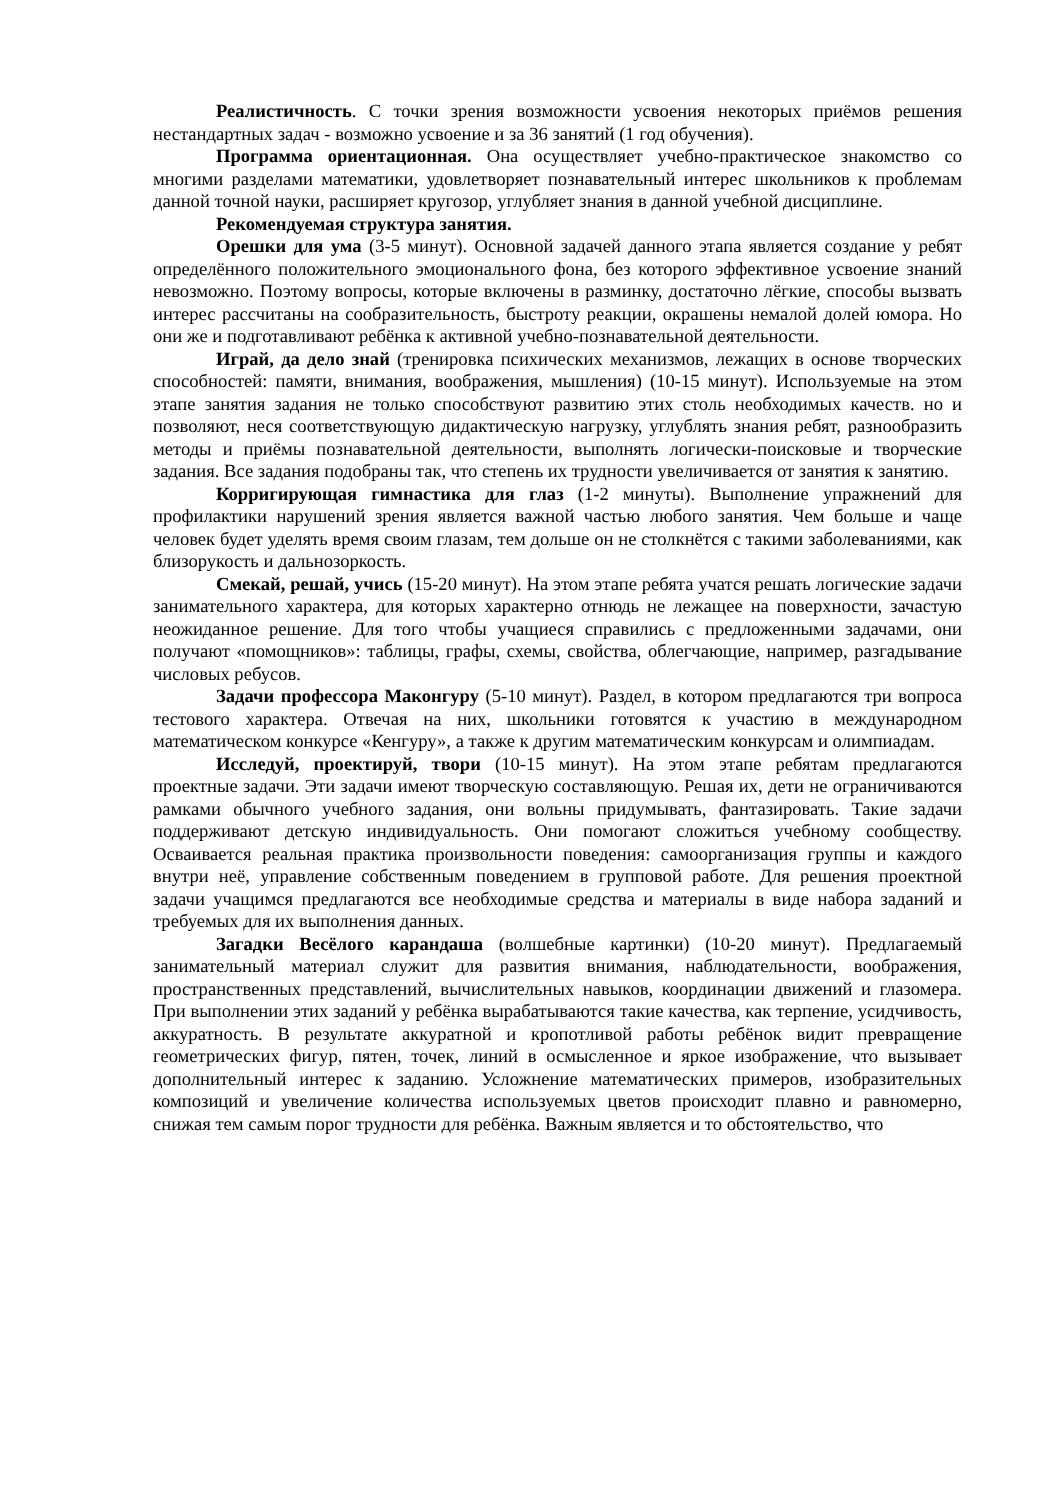Реалистичность. С точки зрения возможности усвоения некоторых приёмов решения нестандартных задач - возможно усвоение и за 36 занятий (1 год обучения).
Программа ориентационная. Она осуществляет учебно-практическое знакомство со многими разделами математики, удовлетворяет познавательный интерес школьников к проблемам данной точной науки, расширяет кругозор, углубляет знания в данной учебной дисциплине.
Рекомендуемая структура занятия.
Орешки для ума (3-5 минут). Основной задачей данного этапа является создание у ребят определённого положительного эмоционального фона, без которого эффективное усвоение знаний невозможно. Поэтому вопросы, которые включены в разминку, достаточно лёгкие, способы вызвать интерес рассчитаны на сообразительность, быстроту реакции, окрашены немалой долей юмора. Но они же и подготавливают ребёнка к активной учебно-познавательной деятельности.
Играй, да дело знай (тренировка психических механизмов, лежащих в основе творческих способностей: памяти, внимания, воображения, мышления) (10-15 минут). Используемые на этом этапе занятия задания не только способствуют развитию этих столь необходимых качеств. но и позволяют, неся соответствующую дидактическую нагрузку, углублять знания ребят, разнообразить методы и приёмы познавательной деятельности, выполнять логически-поисковые и творческие задания. Все задания подобраны так, что степень их трудности увеличивается от занятия к занятию.
Корригирующая гимнастика для глаз (1-2 минуты). Выполнение упражнений для профилактики нарушений зрения является важной частью любого занятия. Чем больше и чаще человек будет уделять время своим глазам, тем дольше он не столкнётся с такими заболеваниями, как близорукость и дальнозоркость.
Смекай, решай, учись (15-20 минут). На этом этапе ребята учатся решать логические задачи занимательного характера, для которых характерно отнюдь не лежащее на поверхности, зачастую неожиданное решение. Для того чтобы учащиеся справились с предложенными задачами, они получают «помощников»: таблицы, графы, схемы, свойства, облегчающие, например, разгадывание числовых ребусов.
Задачи профессора Маконгуру (5-10 минут). Раздел, в котором предлагаются три вопроса тестового характера. Отвечая на них, школьники готовятся к участию в международном математическом конкурсе «Кенгуру», а также к другим математическим конкурсам и олимпиадам.
Исследуй, проектируй, твори (10-15 минут). На этом этапе ребятам предлагаются проектные задачи. Эти задачи имеют творческую составляющую. Решая их, дети не ограничиваются рамками обычного учебного задания, они вольны придумывать, фантазировать. Такие задачи поддерживают детскую индивидуальность. Они помогают сложиться учебному сообществу. Осваивается реальная практика произвольности поведения: самоорганизация группы и каждого внутри неё, управление собственным поведением в групповой работе. Для решения проектной задачи учащимся предлагаются все необходимые средства и материалы в виде набора заданий и требуемых для их выполнения данных.
Загадки Весёлого карандаша (волшебные картинки) (10-20 минут). Предлагаемый занимательный материал служит для развития внимания, наблюдательности, воображения, пространственных представлений, вычислительных навыков, координации движений и глазомера. При выполнении этих заданий у ребёнка вырабатываются такие качества, как терпение, усидчивость, аккуратность. В результате аккуратной и кропотливой работы ребёнок видит превращение геометрических фигур, пятен, точек, линий в осмысленное и яркое изображение, что вызывает дополнительный интерес к заданию. Усложнение математических примеров, изобразительных композиций и увеличение количества используемых цветов происходит плавно и равномерно, снижая тем самым порог трудности для ребёнка. Важным является и то обстоятельство, что